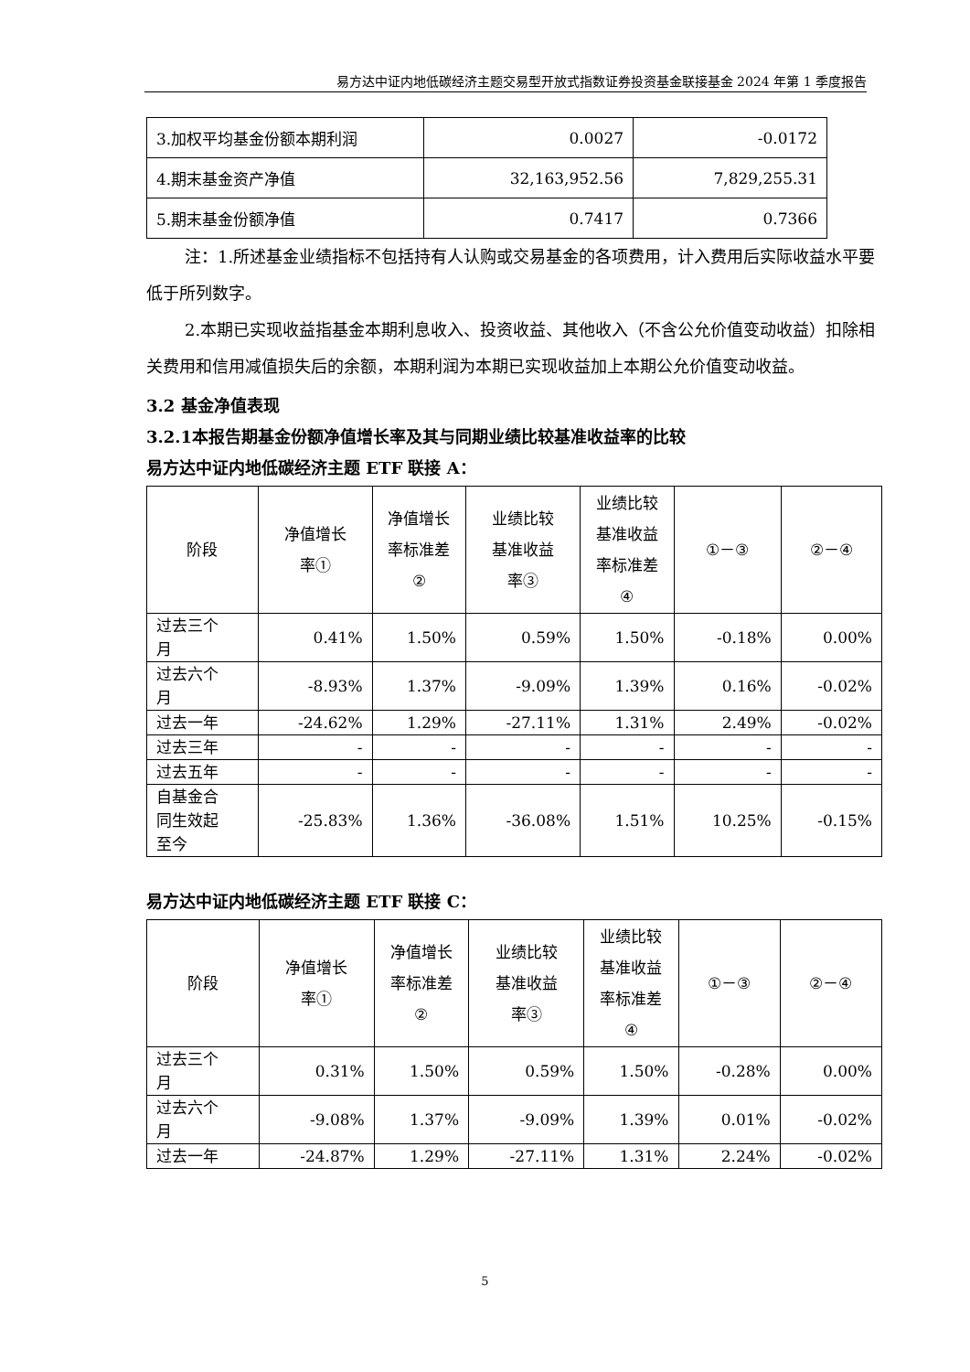易方达中证内地低碳经济主题交易型开放式指数证券投资基金联接基金 2024 年第 1 季度报告
| 3.加权平均基金份额本期利润 | 0.0027 | -0.0172 |
| 4.期末基金资产净值 | 32,163,952.56 | 7,829,255.31 |
| 5.期末基金份额净值 | 0.7417 | 0.7366 |
注：1.所述基金业绩指标不包括持有人认购或交易基金的各项费用，计入费用后实际收益水平要低于所列数字。
2.本期已实现收益指基金本期利息收入、投资收益、其他收入（不含公允价值变动收益）扣除相关费用和信用减值损失后的余额，本期利润为本期已实现收益加上本期公允价值变动收益。
3.2 基金净值表现
3.2.1本报告期基金份额净值增长率及其与同期业绩比较基准收益率的比较
易方达中证内地低碳经济主题 ETF 联接 A：
| 阶段 | 净值增长 率① | 净值增长 率标准差 ② | 业绩比较 基准收益 率③ | 业绩比较 基准收益 率标准差 ④ | ①－③ | ②－④ |
| --- | --- | --- | --- | --- | --- | --- |
| 过去三个 月 | 0.41% | 1.50% | 0.59% | 1.50% | -0.18% | 0.00% |
| 过去六个 月 | -8.93% | 1.37% | -9.09% | 1.39% | 0.16% | -0.02% |
| 过去一年 | -24.62% | 1.29% | -27.11% | 1.31% | 2.49% | -0.02% |
| 过去三年 | - | - | - | - | - | - |
| 过去五年 | - | - | - | - | - | - |
| 自基金合 同生效起 至今 | -25.83% | 1.36% | -36.08% | 1.51% | 10.25% | -0.15% |
易方达中证内地低碳经济主题 ETF 联接 C：
| 阶段 | 净值增长 率① | 净值增长 率标准差 ② | 业绩比较 基准收益 率③ | 业绩比较 基准收益 率标准差 ④ | ①－③ | ②－④ |
| --- | --- | --- | --- | --- | --- | --- |
| 过去三个 月 | 0.31% | 1.50% | 0.59% | 1.50% | -0.28% | 0.00% |
| 过去六个 月 | -9.08% | 1.37% | -9.09% | 1.39% | 0.01% | -0.02% |
| 过去一年 | -24.87% | 1.29% | -27.11% | 1.31% | 2.24% | -0.02% |
5